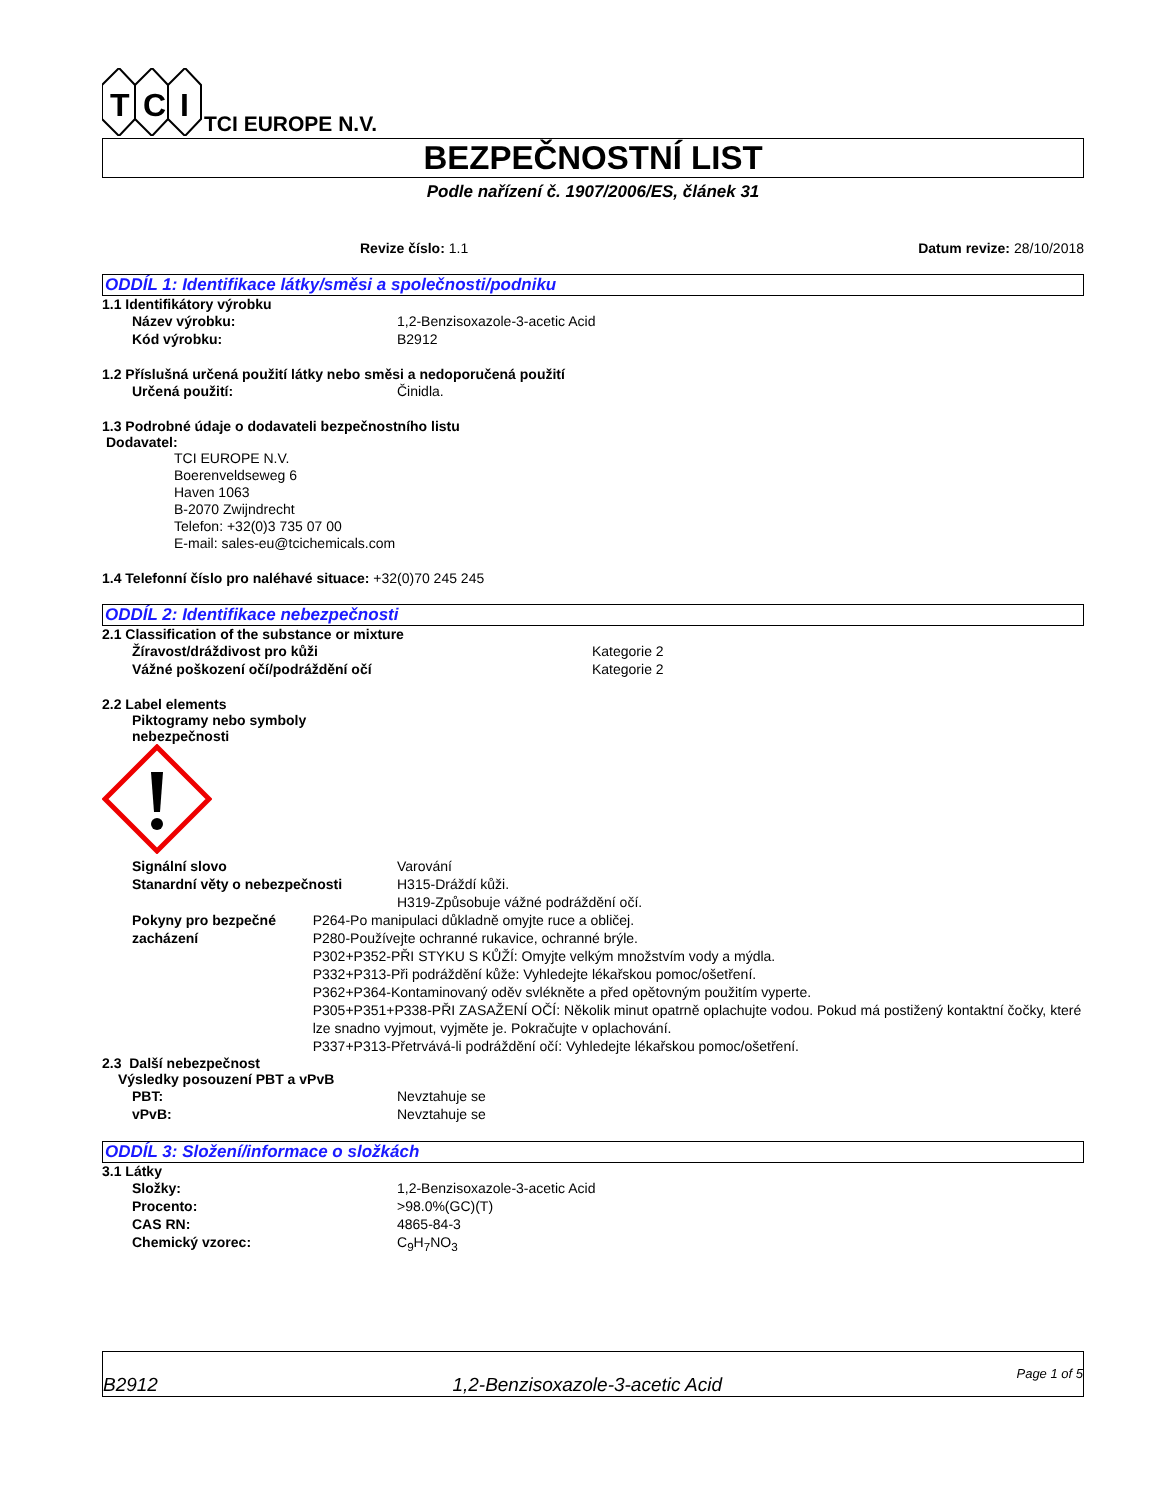T
C
I
TCI EUROPE N.V.
BEZPEČNOSTNÍ LIST
Podle nařízení č. 1907/2006/ES, článek 31
Revize číslo: 1.1 Datum revize: 28/10/2018
ODDÍL 1: Identifikace látky/směsi a společnosti/podniku
1.1 Identifikátory výrobku
Název výrobku: 1,2-Benzisoxazole-3-acetic Acid
Kód výrobku: B2912
1.2 Příslušná určená použití látky nebo směsi a nedoporučená použití
Určená použití: Činidla.
1.3 Podrobné údaje o dodavateli bezpečnostního listu
Dodavatel:
TCI EUROPE N.V.
Boerenveldseweg 6
Haven 1063
B-2070 Zwijndrecht
Telefon: +32(0)3 735 07 00
E-mail: sales-eu@tcichemicals.com
1.4 Telefonní číslo pro naléhavé situace: +32(0)70 245 245
ODDÍL 2: Identifikace nebezpečnosti
2.1 Classification of the substance or mixture
Žíravost/dráždivost pro kůži Kategorie 2
Vážné poškození očí/podráždění očí Kategorie 2
2.2 Label elements
Piktogramy nebo symboly
nebezpečnosti
Signální slovo Varování
Stanardní věty o nebezpečnosti H315-Dráždí kůži.
H319-Způsobuje vážné podráždění očí.
Pokyny pro bezpečné zacházení P264-Po manipulaci důkladně omyjte ruce a obličej.
P280-Používejte ochranné rukavice, ochranné brýle.
P302+P352-PŘI STYKU S KŮŽÍ: Omyjte velkým množstvím vody a mýdla.
P332+P313-Při podráždění kůže: Vyhledejte lékařskou pomoc/ošetření.
P362+P364-Kontaminovaný oděv svlékněte a před opětovným použitím vyperte.
P305+P351+P338-PŘI ZASAŽENÍ OČÍ: Několik minut opatrně oplachujte vodou. Pokud má postižený kontaktní čočky, které lze snadno vyjmout, vyjměte je. Pokračujte v oplachování.
P337+P313-Přetrvává-li podráždění očí: Vyhledejte lékařskou pomoc/ošetření.
2.3 Další nebezpečnost
Výsledky posouzení PBT a vPvB
PBT: Nevztahuje se
vPvB: Nevztahuje se
ODDÍL 3: Složení/informace o složkách
3.1 Látky
Složky: 1,2-Benzisoxazole-3-acetic Acid
Procento: >98.0%(GC)(T)
CAS RN: 4865-84-3
Chemický vzorec: C<sub>9</sub>H<sub>7</sub>NO<sub>3</sub>
B2912 1,2-Benzisoxazole-3-acetic Acid Page 1 of 5